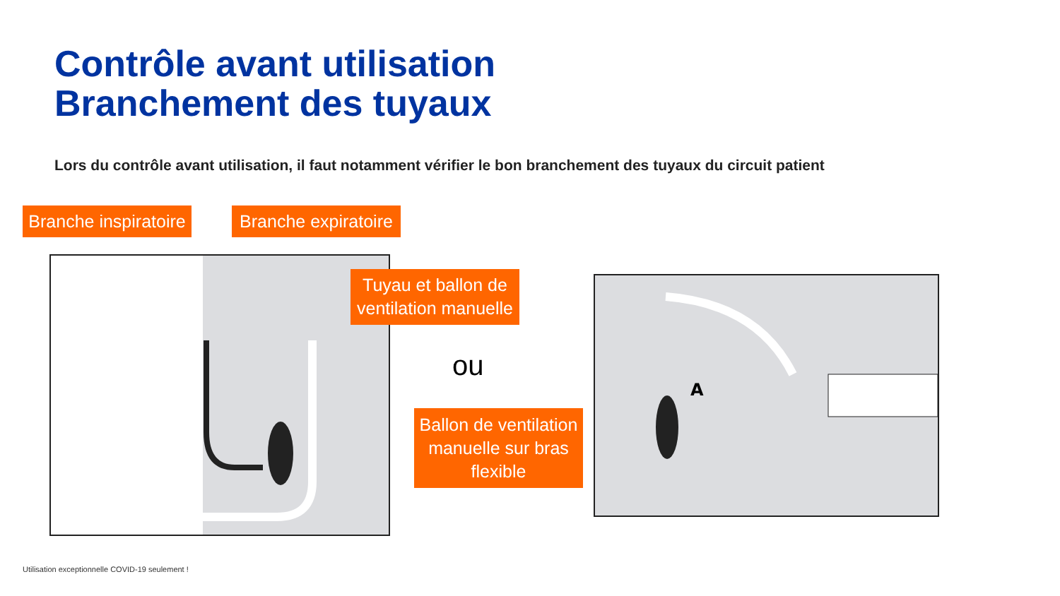Contrôle avant utilisation
Branchement des tuyaux
Lors du contrôle avant utilisation, il faut notamment vérifier le bon branchement des tuyaux du circuit patient
A
Branche inspiratoire
Branche expiratoire
Tuyau et ballon de ventilation manuelle
ou
Ballon de ventilation manuelle sur bras flexible
Utilisation exceptionnelle COVID-19 seulement !